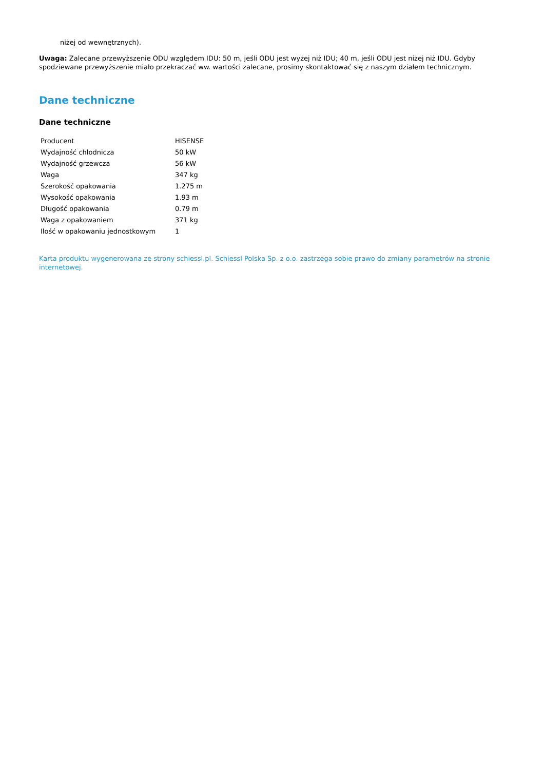niżej od wewnętrznych).
Uwaga: Zalecane przewyższenie ODU względem IDU: 50 m, jeśli ODU jest wyżej niż IDU; 40 m, jeśli ODU jest niżej niż IDU. Gdyby spodziewane przewyższenie miało przekraczać ww. wartości zalecane, prosimy skontaktować się z naszym działem technicznym.
Dane techniczne
Dane techniczne
| Producent | HISENSE |
| Wydajność chłodnicza | 50 kW |
| Wydajność grzewcza | 56 kW |
| Waga | 347 kg |
| Szerokość opakowania | 1.275 m |
| Wysokość opakowania | 1.93 m |
| Długość opakowania | 0.79 m |
| Waga z opakowaniem | 371 kg |
| Ilość w opakowaniu jednostkowym | 1 |
Karta produktu wygenerowana ze strony schiessl.pl. Schiessl Polska Sp. z o.o. zastrzega sobie prawo do zmiany parametrów na stronie internetowej.